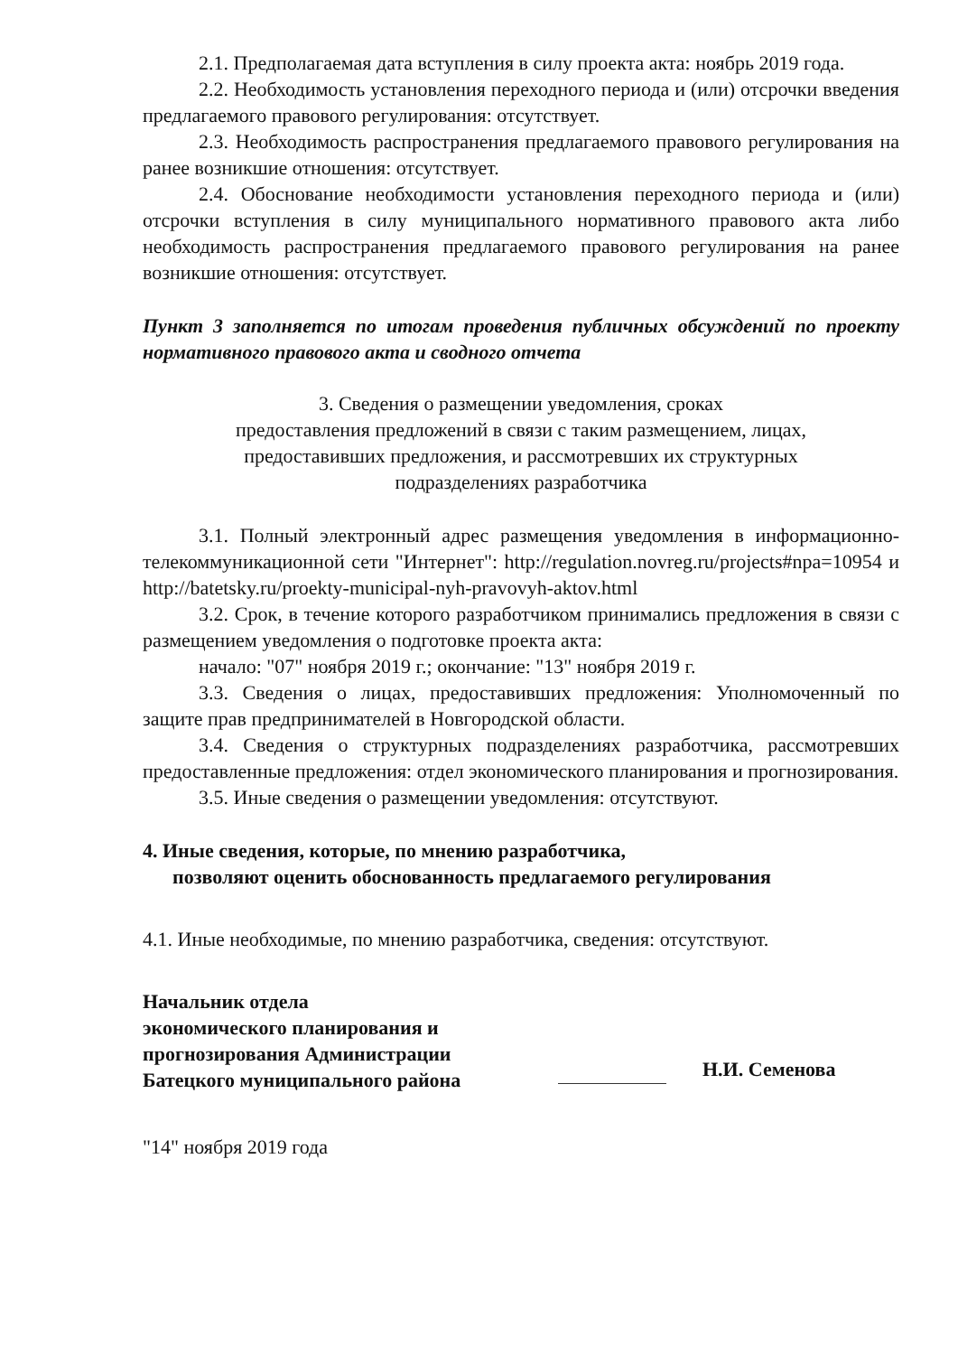2.1. Предполагаемая дата вступления в силу проекта акта: ноябрь 2019 года.
2.2. Необходимость установления переходного периода и (или) отсрочки введения предлагаемого правового регулирования: отсутствует.
2.3. Необходимость распространения предлагаемого правового регулирования на ранее возникшие отношения: отсутствует.
2.4. Обоснование необходимости установления переходного периода и (или) отсрочки вступления в силу муниципального нормативного правового акта либо необходимость распространения предлагаемого правового регулирования на ранее возникшие отношения: отсутствует.
Пункт 3 заполняется по итогам проведения публичных обсуждений по проекту нормативного правового акта и сводного отчета
3. Сведения о размещении уведомления, сроках
предоставления предложений в связи с таким размещением, лицах,
предоставивших предложения, и рассмотревших их структурных
подразделениях разработчика
3.1. Полный электронный адрес размещения уведомления в информационно-телекоммуникационной сети "Интернет": http://regulation.novreg.ru/projects#npa=10954 и http://batetsky.ru/proekty-municipal-nyh-pravovyh-aktov.html
3.2. Срок, в течение которого разработчиком принимались предложения в связи с размещением уведомления о подготовке проекта акта:
начало: "07" ноября 2019 г.; окончание: "13" ноября 2019 г.
3.3. Сведения о лицах, предоставивших предложения: Уполномоченный по защите прав предпринимателей в Новгородской области.
3.4. Сведения о структурных подразделениях разработчика, рассмотревших предоставленные предложения: отдел экономического планирования и прогнозирования.
3.5. Иные сведения о размещении уведомления: отсутствуют.
4. Иные сведения, которые, по мнению разработчика,
позволяют оценить обоснованность предлагаемого регулирования
4.1. Иные необходимые, по мнению разработчика, сведения: отсутствуют.
Начальник отдела
экономического планирования и
прогнозирования Администрации
Батецкого муниципального района
Н.И. Семенова
"14" ноября 2019 года